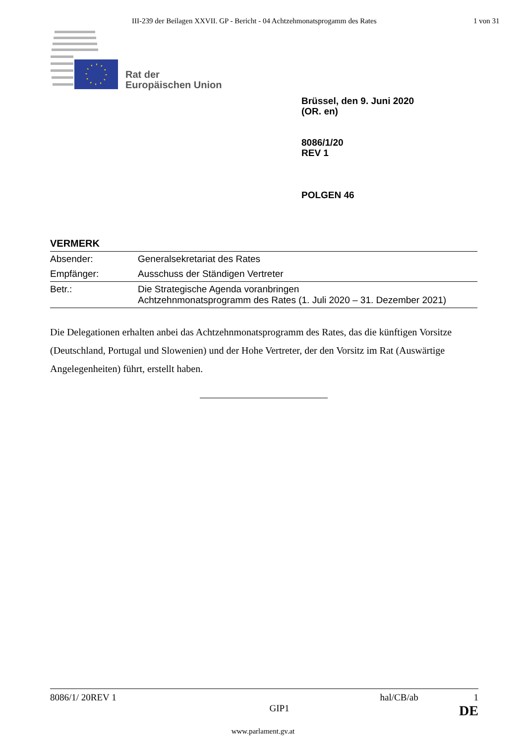III-239 der Beilagen XXVII. GP - Bericht - 04 Achtzehmonatsprogamm des Rates 1 von 31
Rat der
Europäischen Union
Brüssel, den 9. Juni 2020
(OR. en)
8086/1/20
REV 1
POLGEN 46
VERMERK
| Absender: | Generalsekretariat des Rates |
| Empfänger: | Ausschuss der Ständigen Vertreter |
| Betr.: | Die Strategische Agenda voranbringen Achtzehnmonatsprogramm des Rates (1. Juli 2020 – 31. Dezember 2021) |
Die Delegationen erhalten anbei das Achtzehnmonatsprogramm des Rates, das die künftigen Vorsitze (Deutschland, Portugal und Slowenien) und der Hohe Vertreter, der den Vorsitz im Rat (Auswärtige Angelegenheiten) führt, erstellt haben.
8086/1/ 20REV 1 hal/CB/ab 1
GIP1 DE
www.parlament.gv.at